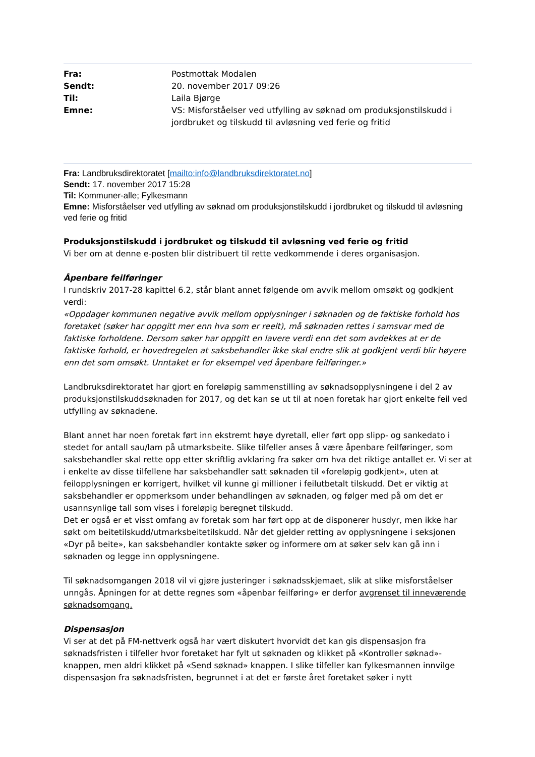| Fra: | Postmottak Modalen |
| Sendt: | 20. november 2017 09:26 |
| Til: | Laila Bjørge |
| Emne: | VS: Misforståelser ved utfylling av søknad om produksjonstilskudd i jordbruket og tilskudd til avløsning ved ferie og fritid |
Fra: Landbruksdirektoratet [mailto:info@landbruksdirektoratet.no]
Sendt: 17. november 2017 15:28
Til: Kommuner-alle; Fylkesmann
Emne: Misforståelser ved utfylling av søknad om produksjonstilskudd i jordbruket og tilskudd til avløsning ved ferie og fritid
Produksjonstilskudd i jordbruket og tilskudd til avløsning ved ferie og fritid
Vi ber om at denne e-posten blir distribuert til rette vedkommende i deres organisasjon.
Åpenbare feilføringer
I rundskriv 2017-28 kapittel 6.2, står blant annet følgende om avvik mellom omsøkt og godkjent verdi:
«Oppdager kommunen negative avvik mellom opplysninger i søknaden og de faktiske forhold hos foretaket (søker har oppgitt mer enn hva som er reelt), må søknaden rettes i samsvar med de faktiske forholdene. Dersom søker har oppgitt en lavere verdi enn det som avdekkes at er de faktiske forhold, er hovedregelen at saksbehandler ikke skal endre slik at godkjent verdi blir høyere enn det som omsøkt. Unntaket er for eksempel ved åpenbare feilføringer.»
Landbruksdirektoratet har gjort en foreløpig sammenstilling av søknadsopplysningene i del 2 av produksjonstilskuddsøknaden for 2017, og det kan se ut til at noen foretak har gjort enkelte feil ved utfylling av søknadene.
Blant annet har noen foretak ført inn ekstremt høye dyretall, eller ført opp slipp- og sankedato i stedet for antall sau/lam på utmarksbeite. Slike tilfeller anses å være åpenbare feilføringer, som saksbehandler skal rette opp etter skriftlig avklaring fra søker om hva det riktige antallet er. Vi ser at i enkelte av disse tilfellene har saksbehandler satt søknaden til «foreløpig godkjent», uten at feilopplysningen er korrigert, hvilket vil kunne gi millioner i feilutbetalt tilskudd. Det er viktig at saksbehandler er oppmerksom under behandlingen av søknaden, og følger med på om det er usannsynlige tall som vises i foreløpig beregnet tilskudd.
Det er også er et visst omfang av foretak som har ført opp at de disponerer husdyr, men ikke har søkt om beitetilskudd/utmarksbeitetilskudd. Når det gjelder retting av opplysningene i seksjonen «Dyr på beite», kan saksbehandler kontakte søker og informere om at søker selv kan gå inn i søknaden og legge inn opplysningene.
Til søknadsomgangen 2018 vil vi gjøre justeringer i søknadsskjemaet, slik at slike misforståelser unngås. Åpningen for at dette regnes som «åpenbar feilføring» er derfor avgrenset til inneværende søknadsomgang.
Dispensasjon
Vi ser at det på FM-nettverk også har vært diskutert hvorvidt det kan gis dispensasjon fra søknadsfristen i tilfeller hvor foretaket har fylt ut søknaden og klikket på «Kontroller søknad»-knappen, men aldri klikket på «Send søknad» knappen. I slike tilfeller kan fylkesmannen innvilge dispensasjon fra søknadsfristen, begrunnet i at det er første året foretaket søker i nytt